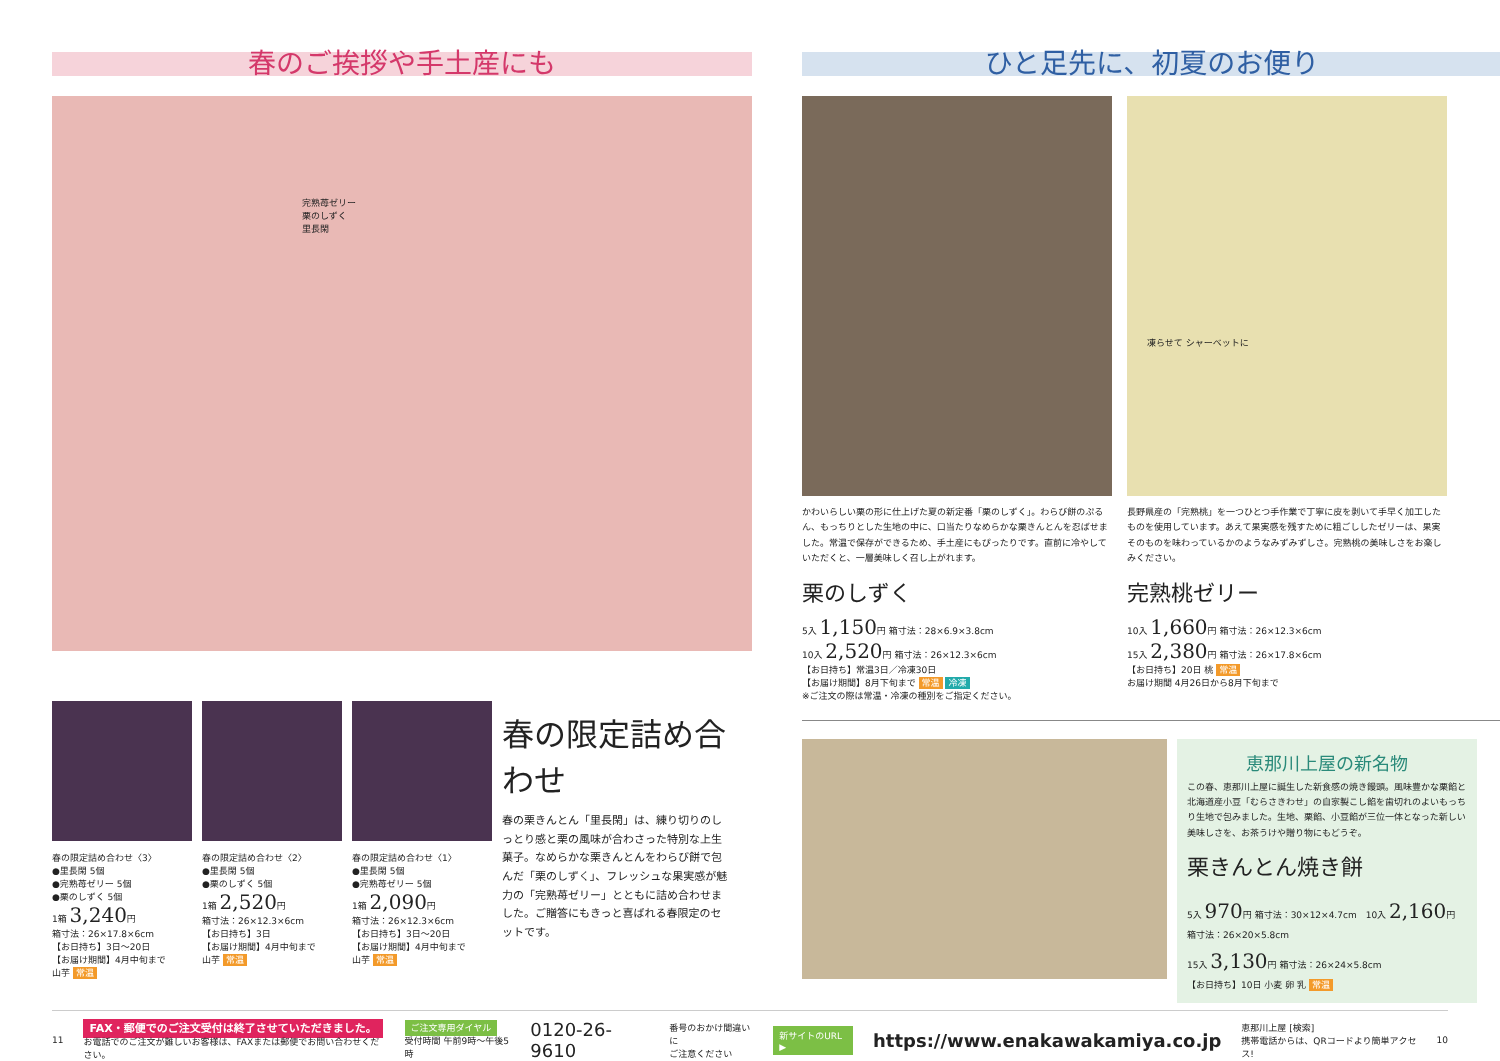春のご挨拶や手土産にも
完熟苺ゼリー
栗のしずく
里長閑
春の限定詰め合わせ〈3〉
●里長閑 5個
●完熟苺ゼリー 5個
●栗のしずく 5個
1箱 3,240円
箱寸法：26×17.8×6cm
【お日持ち】3日～20日
【お届け期間】4月中旬まで
山芋 常温
春の限定詰め合わせ〈2〉
●里長閑 5個
●栗のしずく 5個
1箱 2,520円
箱寸法：26×12.3×6cm
【お日持ち】3日
【お届け期間】4月中旬まで
山芋 常温
春の限定詰め合わせ〈1〉
●里長閑 5個
●完熟苺ゼリー 5個
1箱 2,090円
箱寸法：26×12.3×6cm
【お日持ち】3日～20日
【お届け期間】4月中旬まで
山芋 常温
春の限定詰め合わせ
春の栗きんとん「里長閑」は、練り切りのしっとり感と栗の風味が合わさった特別な上生菓子。なめらかな栗きんとんをわらび餅で包んだ「栗のしずく」、フレッシュな果実感が魅力の「完熟苺ゼリー」とともに詰め合わせました。ご贈答にもきっと喜ばれる春限定のセットです。
ひと足先に、初夏のお便り
かわいらしい栗の形に仕上げた夏の新定番「栗のしずく」。わらび餅のぷるん、もっちりとした生地の中に、口当たりなめらかな栗きんとんを忍ばせました。常温で保存ができるため、手土産にもぴったりです。直前に冷やしていただくと、一層美味しく召し上がれます。
栗のしずく
5入 1,150円 箱寸法：28×6.9×3.8cm
10入 2,520円 箱寸法：26×12.3×6cm
【お日持ち】常温3日／冷凍30日
【お届け期間】8月下旬まで 常温 冷凍
※ご注文の際は常温・冷凍の種別をご指定ください。
凍らせて シャーベットに
長野県産の「完熟桃」を一つひとつ手作業で丁寧に皮を剥いて手早く加工したものを使用しています。あえて果実感を残すために粗ごししたゼリーは、果実そのものを味わっているかのようなみずみずしさ。完熟桃の美味しさをお楽しみください。
完熟桃ゼリー
10入 1,660円 箱寸法：26×12.3×6cm
15入 2,380円 箱寸法：26×17.8×6cm
【お日持ち】20日 桃 常温
お届け期間 4月26日から8月下旬まで
恵那川上屋の新名物
この春、恵那川上屋に誕生した新食感の焼き饅頭。風味豊かな栗餡と北海道産小豆「むらさきわせ」の自家製こし餡を歯切れのよいもっちり生地で包みました。生地、栗餡、小豆餡が三位一体となった新しい美味しさを、お茶うけや贈り物にもどうぞ。
栗きんとん焼き餅
5入 970円 箱寸法：30×12×4.7cm　10入 2,160円 箱寸法：26×20×5.8cm
15入 3,130円 箱寸法：26×24×5.8cm
【お日持ち】10日 小麦 卵 乳 常温
11
FAX・郵便でのご注文受付は終了させていただきました。
お電話でのご注文が難しいお客様は、FAXまたは郵便でお問い合わせください。
ご注文専用ダイヤル
受付時間 午前9時～午後5時
0120-26-9610
番号のおかけ間違いに
ご注意ください
新サイトのURL ▶
https://www.enakawakamiya.co.jp
恵那川上屋 [検索]
携帯電話からは、QRコードより簡単アクセス!
10